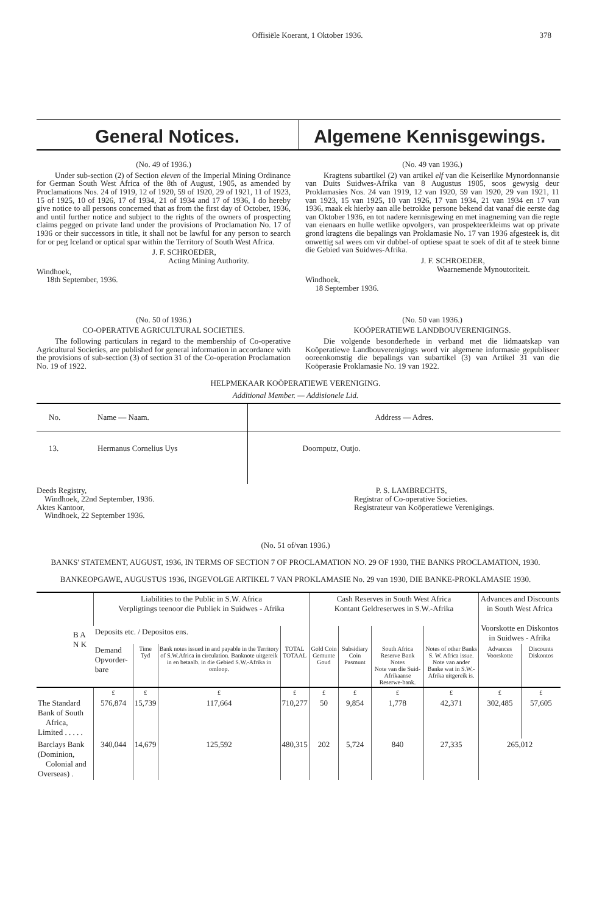Offisiële Koerant, 1 Oktober 1936. 378
General Notices. Algemene Kennisgewings.
(No. 49 of 1936.)
Under sub-section (2) of Section eleven of the Imperial Mining Ordinance for German South West Africa of the 8th of August, 1905, as amended by Proclamations Nos. 24 of 1919, 12 of 1920, 59 of 1920, 29 of 1921, 11 of 1923, 15 of 1925, 10 of 1926, 17 of 1934, 21 of 1934 and 17 of 1936, I do hereby give notice to all persons concerned that as from the first day of October, 1936, and until further notice and subject to the rights of the owners of prospecting claims pegged on private land under the provisions of Proclamation No. 17 of 1936 or their successors in title, it shall not be lawful for any person to search for or peg Iceland or optical spar within the Territory of South West Africa.
J. F. SCHROEDER,
Acting Mining Authority.
Windhoek,
18th September, 1936.
(No. 49 van 1936.)
Kragtens subartikel (2) van artikel elf van die Keiserlike Mynordonnansie van Duits Suidwes-Afrika van 8 Augustus 1905, soos gewysig deur Proklamasies Nos. 24 van 1919, 12 van 1920, 59 van 1920, 29 van 1921, 11 van 1923, 15 van 1925, 10 van 1926, 17 van 1934, 21 van 1934 en 17 van 1936, maak ek hierby aan alle betrokke persone bekend dat vanaf die eerste dag van Oktober 1936, en tot nadere kennisgewing en met inagneming van die regte van eienaars en hulle wetlike opvolgers, van prospekteerkleims wat op private grond kragtens die bepalings van Proklamasie No. 17 van 1936 afgesteek is, dit onwettig sal wees om vir dubbel-of optiese spaat te soek of dit af te steek binne die Gebied van Suidwes-Afrika.
J. F. SCHROEDER,
Waarnemende Mynoutoriteit.
Windhoek,
18 September 1936.
(No. 50 of 1936.)
CO-OPERATIVE AGRICULTURAL SOCIETIES.
The following particulars in regard to the membership of Co-operative Agricultural Societies, are published for general information in accordance with the provisions of sub-section (3) of section 31 of the Co-operation Proclamation No. 19 of 1922.
(No. 50 van 1936.)
KOÖPERATIEWE LANDBOUVERENIGINGS.
Die volgende besonderhede in verband met die lidmaatskap van Koöperatiewe Landbouverenigings word vir algemene informasie gepubliseer ooreenkomstig die bepalings van subartikel (3) van Artikel 31 van die Koöperasie Proklamasie No. 19 van 1922.
HELPMEKAAR KOÖPERATIEWE VERENIGING.
Additional Member. — Addisionele Lid.
| No. | Name — Naam. | Address — Adres. |
| --- | --- | --- |
| 13. | Hermanus Cornelius Uys | Doornputz, Outjo. |
Deeds Registry,
Windhoek, 22nd September, 1936.
Aktes Kantoor,
Windhoek, 22 September 1936.
P. S. LAMBRECHTS,
Registrar of Co-operative Societies.
Registrateur van Koöperatiewe Verenigings.
(No. 51 of/van 1936.)
BANKS' STATEMENT, AUGUST, 1936, IN TERMS OF SECTION 7 OF PROCLAMATION NO. 29 OF 1930, THE BANKS PROCLAMATION, 1930.
BANKEOPGAWE, AUGUSTUS 1936, INGEVOLGE ARTIKEL 7 VAN PROKLAMASIE No. 29 van 1930, DIE BANKE-PROKLAMASIE 1930.
| B A N K | Liabilities to the Public in S.W. Africa Verpligtings teenoor die Publiek in Suidwes - Afrika | | | | Cash Reserves in South West Africa Kontant Geldreserwes in S.W.-Afrika | | | | Advances and Discounts in South West Africa Voorskotte en Diskontos in Suidwes - Afrika | |
| --- | --- | --- | --- | --- | --- | --- | --- | --- | --- | --- |
| | Deposits etc. / Depositos ens. | | | | | | | | | |
| | Demand Opvorder-bare | Time Tyd | Bank notes issued in and payable in the Territory of S.W.Africa in circulation. Banknote uitgereik in en betaalb. in die Gebied S.W.-Afrika in omloop. | TOTAL TOTAAL | Gold Coin Gemunte Goud | Subsidiary Coin Pasmunt | South Africa Reserve Bank Notes Note van die Suid-Afrikaanse Reserwe-bank. | Notes of other Banks S. W. Africa issue. Note van ander Banke wat in S.W.-Afrika uitgereik is. | Advances Voorskotte | Discounts Diskontos |
| | £ | £ | £ | £ | £ | £ | £ | £ | £ | £ |
| The Standard Bank of South Africa, Limited . . . . . | 576,874 | 15,739 | 117,664 | 710,277 | 50 | 9,854 | 1,778 | 42,371 | 302,485 | 57,605 |
| Barclays Bank (Dominion, Colonial and Overseas) . | 340,044 | 14,679 | 125,592 | 480,315 | 202 | 5,724 | 840 | 27,335 | 265,012 | |